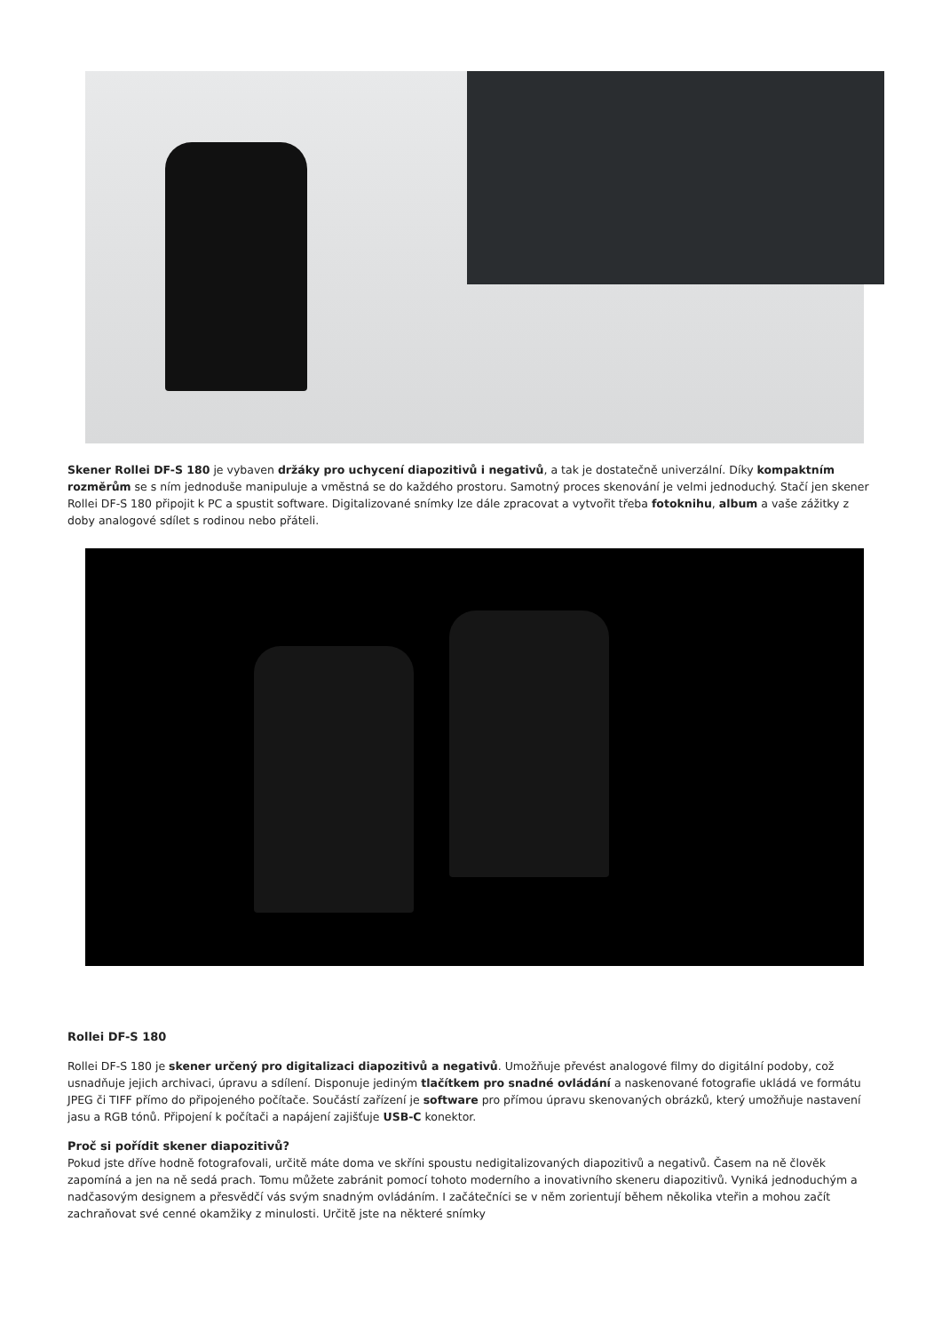Skener Rollei DF-S 180 je vybaven držáky pro uchycení diapozitivů i negativů, a tak je dostatečně univerzální. Díky kompaktním rozměrům se s ním jednoduše manipuluje a vměstná se do každého prostoru. Samotný proces skenování je velmi jednoduchý. Stačí jen skener Rollei DF-S 180 připojit k PC a spustit software. Digitalizované snímky lze dále zpracovat a vytvořit třeba fotoknihu, album a vaše zážitky z doby analogové sdílet s rodinou nebo přáteli.
Rollei DF-S 180
Rollei DF-S 180 je skener určený pro digitalizaci diapozitivů a negativů. Umožňuje převést analogové filmy do digitální podoby, což usnadňuje jejich archivaci, úpravu a sdílení. Disponuje jediným tlačítkem pro snadné ovládání a naskenované fotografie ukládá ve formátu JPEG či TIFF přímo do připojeného počítače. Součástí zařízení je software pro přímou úpravu skenovaných obrázků, který umožňuje nastavení jasu a RGB tónů. Připojení k počítači a napájení zajišťuje USB-C konektor.
Proč si pořídit skener diapozitivů?
Pokud jste dříve hodně fotografovali, určitě máte doma ve skříni spoustu nedigitalizovaných diapozitivů a negativů. Časem na ně člověk zapomíná a jen na ně sedá prach. Tomu můžete zabránit pomocí tohoto moderního a inovativního skeneru diapozitivů. Vyniká jednoduchým a nadčasovým designem a přesvědčí vás svým snadným ovládáním. I začátečníci se v něm zorientují během několika vteřin a mohou začít zachraňovat své cenné okamžiky z minulosti. Určitě jste na některé snímky